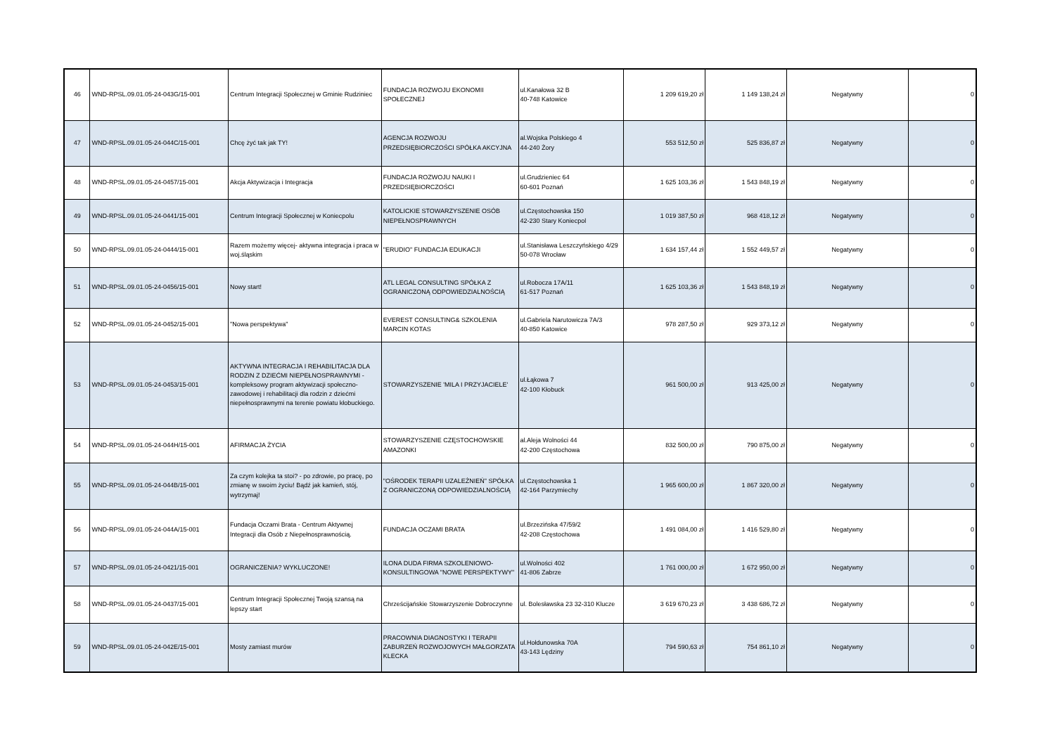| 46 | WND-RPSL.09.01.05-24-043G/15-001 | Centrum Integracji Społecznej w Gminie Rudziniec | FUNDACJA ROZWOJU EKONOMII SPOŁECZNEJ | ul.Kanałowa 32 B 40-748 Katowice | 1 209 619,20 zł | 1 149 138,24 zł | Negatywny | 0 |
| 47 | WND-RPSL.09.01.05-24-044C/15-001 | Chcę żyć tak jak TY! | AGENCJA ROZWOJU PRZEDSIĘBIORCZOŚCI SPÓŁKA AKCYJNA | al.Wojska Polskiego 4 44-240 Żory | 553 512,50 zł | 525 836,87 zł | Negatywny | 0 |
| 48 | WND-RPSL.09.01.05-24-0457/15-001 | Akcja Aktywizacja i Integracja | FUNDACJA ROZWOJU NAUKI I PRZEDSIĘBIORCZOŚCI | ul.Grudzieniec 64 60-601 Poznań | 1 625 103,36 zł | 1 543 848,19 zł | Negatywny | 0 |
| 49 | WND-RPSL.09.01.05-24-0441/15-001 | Centrum Integracji Społecznej w Koniecpolu | KATOLICKIE STOWARZYSZENIE OSÓB NIEPEŁNOSPRAWNYCH | ul.Częstochowska 150 42-230 Stary Koniecpol | 1 019 387,50 zł | 968 418,12 zł | Negatywny | 0 |
| 50 | WND-RPSL.09.01.05-24-0444/15-001 | Razem możemy więcej- aktywna integracja i praca w woj.śląskim | "ERUDIO" FUNDACJA EDUKACJI | ul.Stanisława Leszczyńskiego 4/29 50-078 Wrocław | 1 634 157,44 zł | 1 552 449,57 zł | Negatywny | 0 |
| 51 | WND-RPSL.09.01.05-24-0456/15-001 | Nowy start! | ATL LEGAL CONSULTING SPÓŁKA Z OGRANICZONĄ ODPOWIEDZIALNOŚCIĄ | ul.Robocza 17A/11 61-517 Poznań | 1 625 103,36 zł | 1 543 848,19 zł | Negatywny | 0 |
| 52 | WND-RPSL.09.01.05-24-0452/15-001 | "Nowa perspektywa" | EVEREST CONSULTING& SZKOLENIA MARCIN KOTAS | ul.Gabriela Narutowicza 7A/3 40-850 Katowice | 978 287,50 zł | 929 373,12 zł | Negatywny | 0 |
| 53 | WND-RPSL.09.01.05-24-0453/15-001 | AKTYWNA INTEGRACJA I REHABILITACJA DLA RODZIN Z DZIEĆMI NIEPEŁNOSPRAWNYMI - kompleksowy program aktywizacji społeczno-zawodowej i rehabilitacji dla rodzin z dziećmi niepełnosprawnymi na terenie powiatu kłobuckiego. | STOWARZYSZENIE 'MILA I PRZYJACIELE' | ul.Łąkowa 7 42-100 Kłobuck | 961 500,00 zł | 913 425,00 zł | Negatywny | 0 |
| 54 | WND-RPSL.09.01.05-24-044H/15-001 | AFIRMACJA ŻYCIA | STOWARZYSZENIE CZĘSTOCHOWSKIE AMAZONKI | al.Aleja Wolności 44 42-200 Częstochowa | 832 500,00 zł | 790 875,00 zł | Negatywny | 0 |
| 55 | WND-RPSL.09.01.05-24-044B/15-001 | Za czym kolejka ta stoi? - po zdrowie, po pracę, po zmianę w swoim życiu! Bądź jak kamień, stój, wytrzymaj! | "OŚRODEK TERAPII UZALEŻNIEŃ" SPÓŁKA Z OGRANICZONĄ ODPOWIEDZIALNOŚCIĄ | ul.Częstochowska 1 42-164 Parzymiechy | 1 965 600,00 zł | 1 867 320,00 zł | Negatywny | 0 |
| 56 | WND-RPSL.09.01.05-24-044A/15-001 | Fundacja Oczami Brata - Centrum Aktywnej Integracji dla Osób z Niepełnosprawnością. | FUNDACJA OCZAMI BRATA | ul.Brzezińska 47/59/2 42-208 Częstochowa | 1 491 084,00 zł | 1 416 529,80 zł | Negatywny | 0 |
| 57 | WND-RPSL.09.01.05-24-0421/15-001 | OGRANICZENIA? WYKLUCZONE! | ILONA DUDA FIRMA SZKOLENIOWO-KONSULTINGOWA "NOWE PERSPEKTYWY" | ul.Wolności 402 41-806 Zabrze | 1 761 000,00 zł | 1 672 950,00 zł | Negatywny | 0 |
| 58 | WND-RPSL.09.01.05-24-0437/15-001 | Centrum Integracji Społecznej Twoją szansą na lepszy start | Chrześcijańskie Stowarzyszenie Dobroczynne | ul. Bolesławska 23 32-310 Klucze | 3 619 670,23 zł | 3 438 686,72 zł | Negatywny | 0 |
| 59 | WND-RPSL.09.01.05-24-042E/15-001 | Mosty zamiast murów | PRACOWNIA DIAGNOSTYKI I TERAPII ZABURZEŃ ROZWOJOWYCH MAŁGORZATA KLECKA | ul.Hołdunowska 70A 43-143 Lędziny | 794 590,63 zł | 754 861,10 zł | Negatywny | 0 |